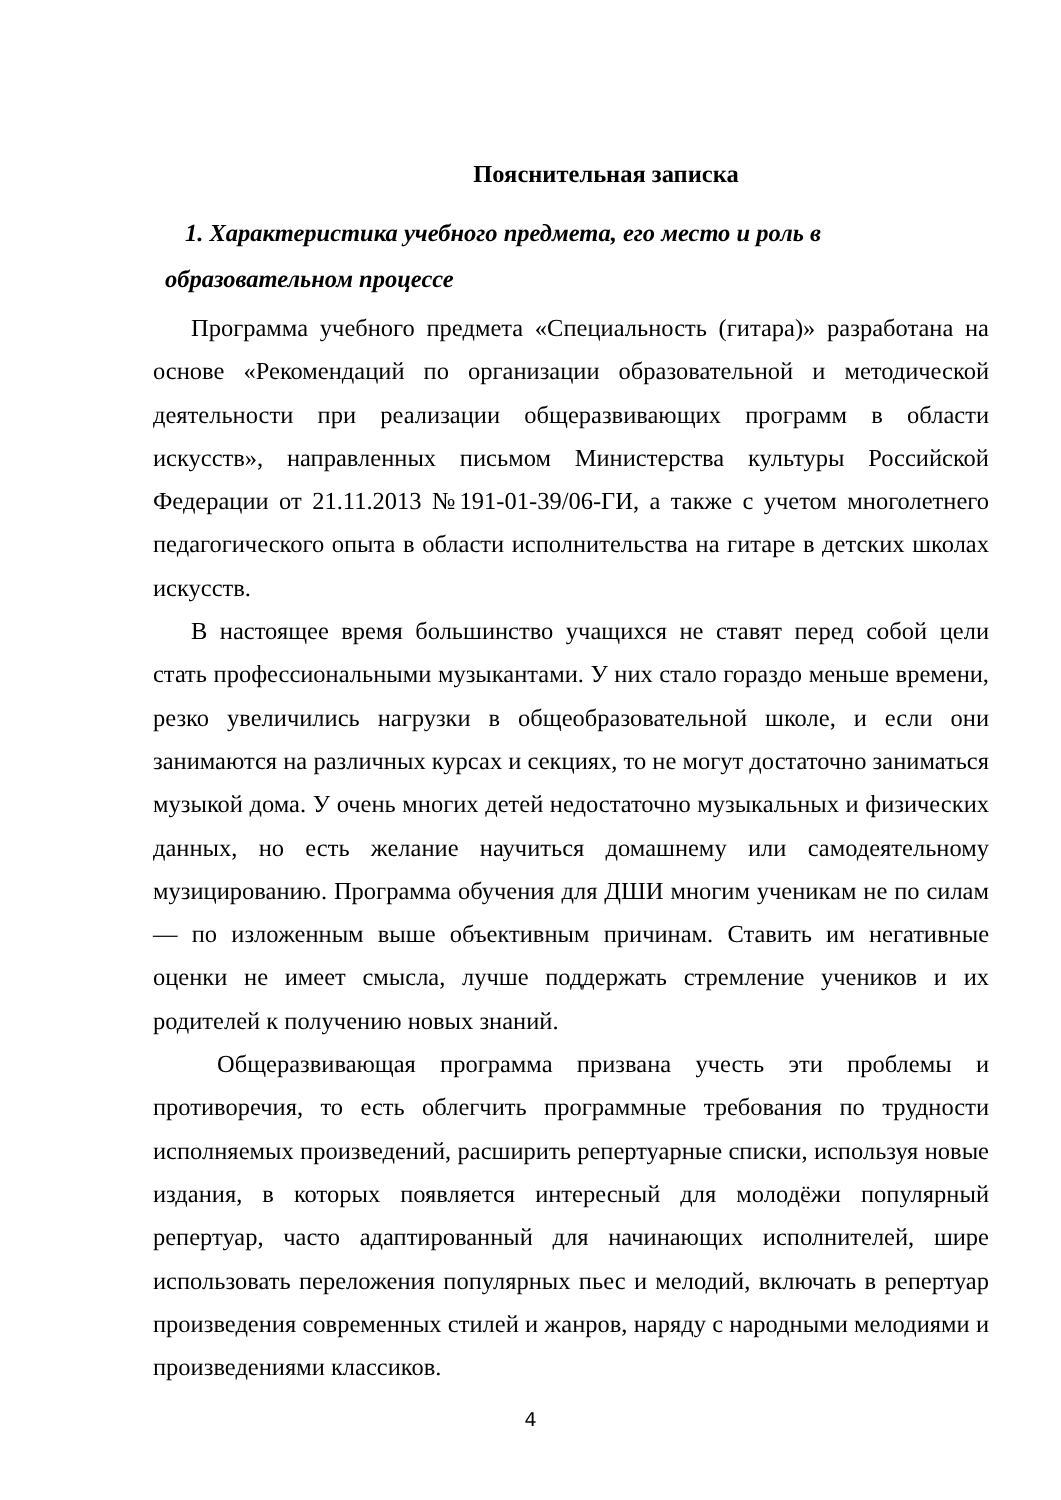Пояснительная записка
1. Характеристика учебного предмета, его место и роль в
образовательном процессе
Программа учебного предмета «Специальность (гитара)» разработана на основе «Рекомендаций по организации образовательной и методической деятельности при реализации общеразвивающих программ в области искусств», направленных письмом Министерства культуры Российской Федерации от 21.11.2013 №191-01-39/06-ГИ, а также с учетом многолетнего педагогического опыта в области исполнительства на гитаре в детских школах искусств.
В настоящее время большинство учащихся не ставят перед собой цели стать профессиональными музыкантами. У них стало гораздо меньше времени, резко увеличились нагрузки в общеобразовательной школе, и если они занимаются на различных курсах и секциях, то не могут достаточно заниматься музыкой дома. У очень многих детей недостаточно музыкальных и физических данных, но есть желание научиться домашнему или самодеятельному музицированию. Программа обучения для ДШИ многим ученикам не по силам — по изложенным выше объективным причинам. Ставить им негативные оценки не имеет смысла, лучше поддержать стремление учеников и их родителей к получению новых знаний.
Общеразвивающая программа призвана учесть эти проблемы и противоречия, то есть облегчить программные требования по трудности исполняемых произведений, расширить репертуарные списки, используя новые издания, в которых появляется интересный для молодёжи популярный репертуар, часто адаптированный для начинающих исполнителей, шире использовать переложения популярных пьес и мелодий, включать в репертуар произведения современных стилей и жанров, наряду с народными мелодиями и произведениями классиков.
4